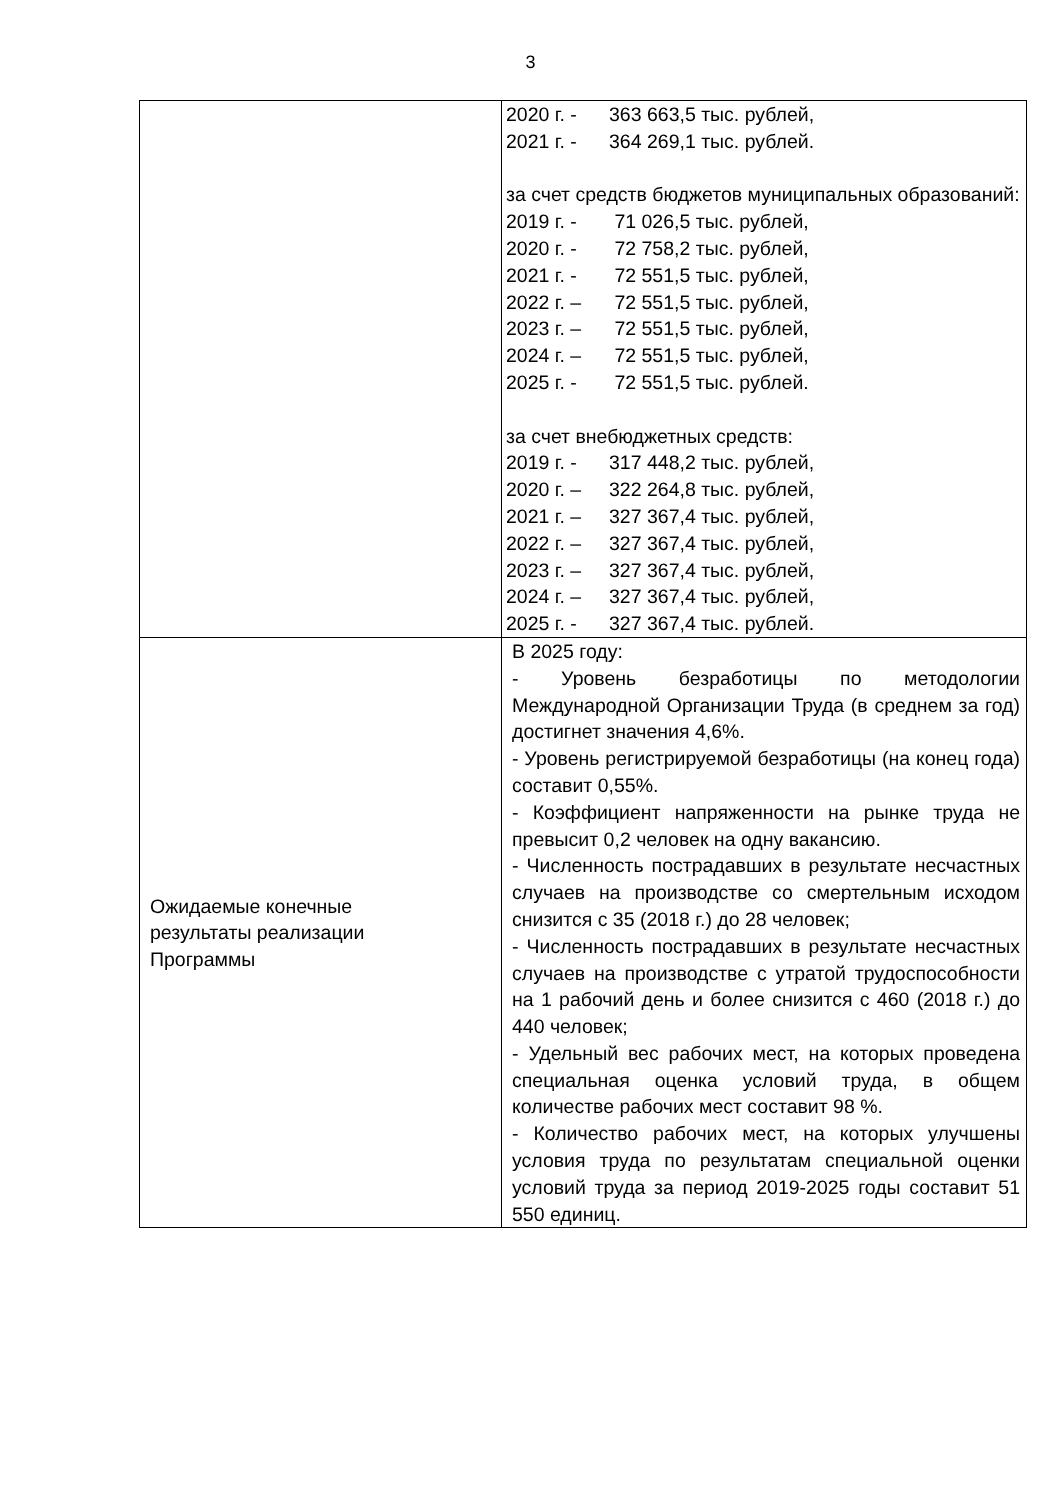3
| | 2020 г. - 363 663,5 тыс. рублей, 2021 г. - 364 269,1 тыс. рублей. за счет средств бюджетов муниципальных образований: 2019 г. - 71 026,5 тыс. рублей, 2020 г. - 72 758,2 тыс. рублей, 2021 г. - 72 551,5 тыс. рублей, 2022 г. – 72 551,5 тыс. рублей, 2023 г. – 72 551,5 тыс. рублей, 2024 г. – 72 551,5 тыс. рублей, 2025 г. - 72 551,5 тыс. рублей. за счет внебюджетных средств: 2019 г. - 317 448,2 тыс. рублей, 2020 г. – 322 264,8 тыс. рублей, 2021 г. – 327 367,4 тыс. рублей, 2022 г. – 327 367,4 тыс. рублей, 2023 г. – 327 367,4 тыс. рублей, 2024 г. – 327 367,4 тыс. рублей, 2025 г. - 327 367,4 тыс. рублей. |
| Ожидаемые конечные результаты реализации Программы | В 2025 году: - Уровень безработицы по методологии Международной Организации Труда (в среднем за год) достигнет значения 4,6%. - Уровень регистрируемой безработицы (на конец года) составит 0,55%. - Коэффициент напряженности на рынке труда не превысит 0,2 человек на одну вакансию. - Численность пострадавших в результате несчастных случаев на производстве со смертельным исходом снизится с 35 (2018 г.) до 28 человек; - Численность пострадавших в результате несчастных случаев на производстве с утратой трудоспособности на 1 рабочий день и более снизится с 460 (2018 г.) до 440 человек; - Удельный вес рабочих мест, на которых проведена специальная оценка условий труда, в общем количестве рабочих мест составит 98 %. - Количество рабочих мест, на которых улучшены условия труда по результатам специальной оценки условий труда за период 2019-2025 годы составит 51 550 единиц. |